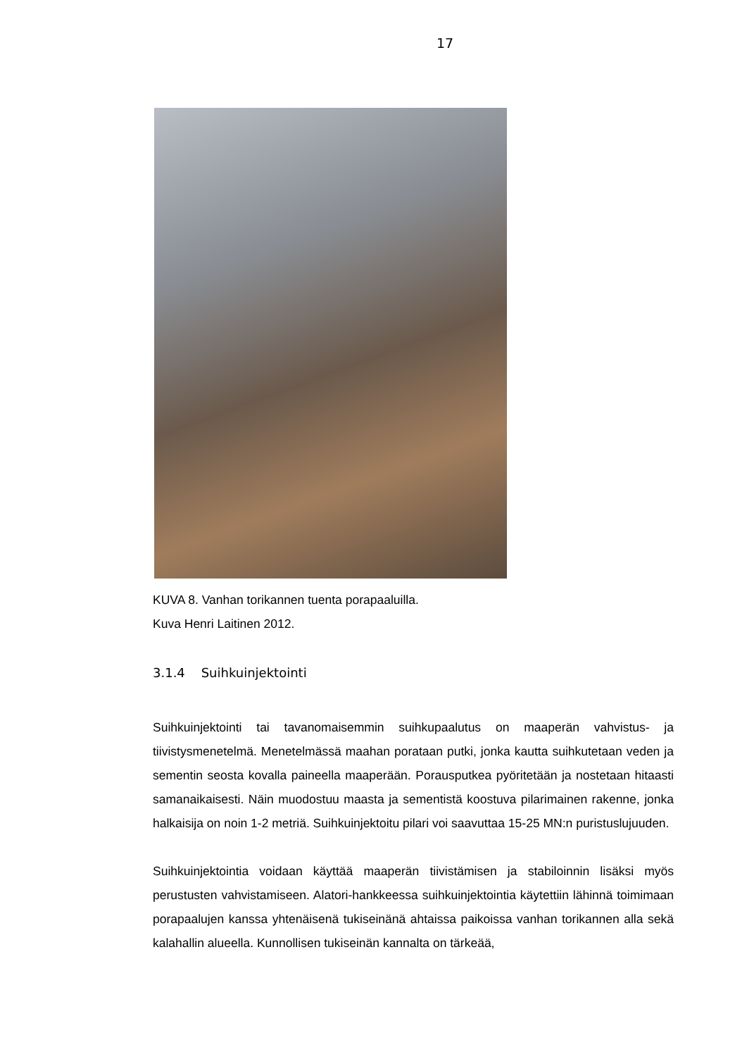17
KUVA 8. Vanhan torikannen tuenta porapaaluilla.
Kuva Henri Laitinen 2012.
3.1.4 Suihkuinjektointi
Suihkuinjektointi tai tavanomaisemmin suihkupaalutus on maaperän vahvistus- ja tiivistysmenetelmä. Menetelmässä maahan porataan putki, jonka kautta suihkutetaan veden ja sementin seosta kovalla paineella maaperään. Porausputkea pyöritetään ja nostetaan hitaasti samanaikaisesti. Näin muodostuu maasta ja sementistä koostuva pilarimainen rakenne, jonka halkaisija on noin 1-2 metriä. Suihkuinjektoitu pilari voi saavuttaa 15-25 MN:n puristuslujuuden.
Suihkuinjektointia voidaan käyttää maaperän tiivistämisen ja stabiloinnin lisäksi myös perustusten vahvistamiseen. Alatori-hankkeessa suihkuinjektointia käytettiin lähinnä toimimaan porapaalujen kanssa yhtenäisenä tukiseinänä ahtaissa paikoissa vanhan torikannen alla sekä kalahallin alueella. Kunnollisen tukiseinän kannalta on tärkeää,